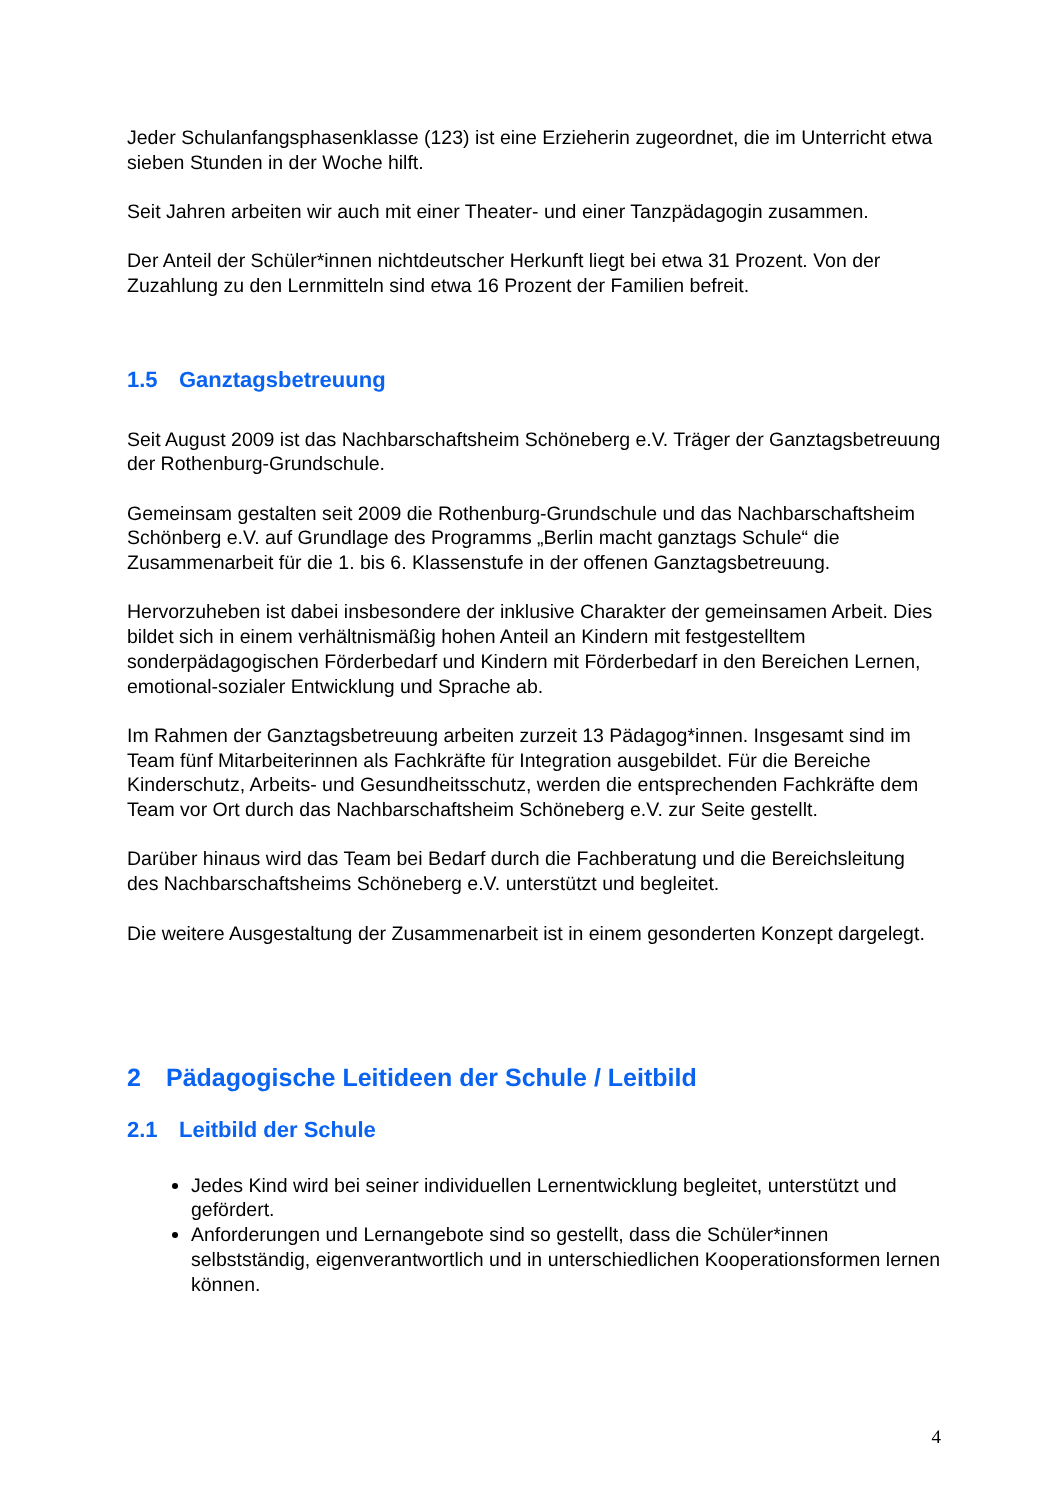Jeder Schulanfangsphasenklasse (123) ist eine Erzieherin zugeordnet, die im Unterricht etwa sieben Stunden in der Woche hilft.
Seit Jahren arbeiten wir auch mit einer Theater- und einer Tanzpädagogin zusammen.
Der Anteil der Schüler*innen nichtdeutscher Herkunft liegt bei etwa 31 Prozent. Von der Zuzahlung zu den Lernmitteln sind etwa 16 Prozent der Familien befreit.
1.5 Ganztagsbetreuung
Seit August 2009 ist das Nachbarschaftsheim Schöneberg e.V. Träger der Ganztagsbetreuung der Rothenburg-Grundschule.
Gemeinsam gestalten seit 2009 die Rothenburg-Grundschule und das Nachbarschaftsheim Schönberg e.V. auf Grundlage des Programms „Berlin macht ganztags Schule“ die Zusammenarbeit für die 1. bis 6. Klassenstufe in der offenen Ganztagsbetreuung.
Hervorzuheben ist dabei insbesondere der inklusive Charakter der gemeinsamen Arbeit. Dies bildet sich in einem verhältnismäßig hohen Anteil an Kindern mit festgestelltem sonderpädagogischen Förderbedarf und Kindern mit Förderbedarf in den Bereichen Lernen, emotional-sozialer Entwicklung und Sprache ab.
Im Rahmen der Ganztagsbetreuung arbeiten zurzeit 13 Pädagog*innen. Insgesamt sind im Team fünf Mitarbeiterinnen als Fachkräfte für Integration ausgebildet. Für die Bereiche Kinderschutz, Arbeits- und Gesundheitsschutz, werden die entsprechenden Fachkräfte dem Team vor Ort durch das Nachbarschaftsheim Schöneberg e.V. zur Seite gestellt.
Darüber hinaus wird das Team bei Bedarf durch die Fachberatung und die Bereichsleitung des Nachbarschaftsheims Schöneberg e.V. unterstützt und begleitet.
Die weitere Ausgestaltung der Zusammenarbeit ist in einem gesonderten Konzept dargelegt.
2 Pädagogische Leitideen der Schule / Leitbild
2.1 Leitbild der Schule
Jedes Kind wird bei seiner individuellen Lernentwicklung begleitet, unterstützt und gefördert.
Anforderungen und Lernangebote sind so gestellt, dass die Schüler*innen selbstständig, eigenverantwortlich und in unterschiedlichen Kooperationsformen lernen können.
4